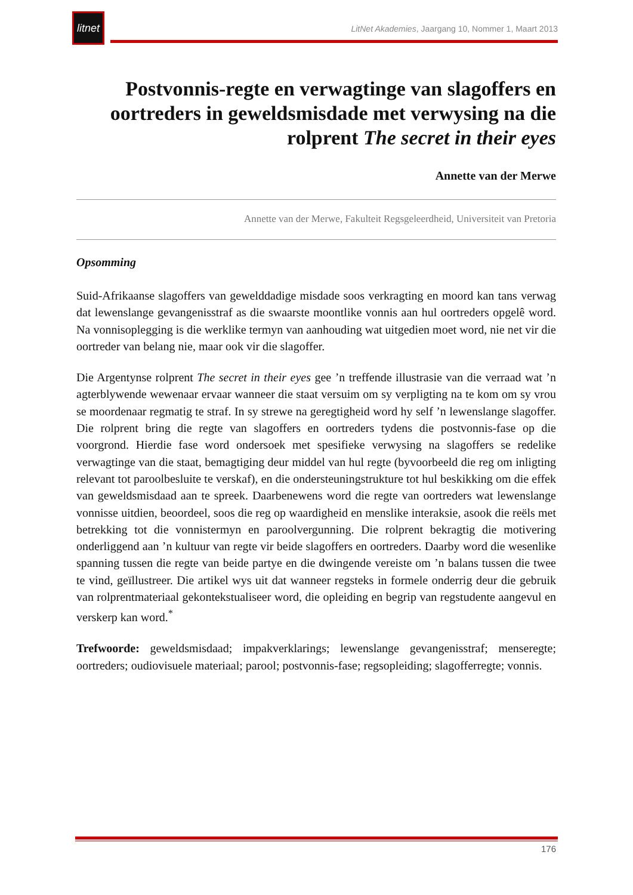litnet
LitNet Akademies, Jaargang 10, Nommer 1, Maart 2013
Postvonnis-regte en verwagtinge van slagoffers en oortreders in geweldsmisdade met verwysing na die rolprent The secret in their eyes
Annette van der Merwe
Annette van der Merwe, Fakulteit Regsgeleerdheid, Universiteit van Pretoria
Opsomming
Suid-Afrikaanse slagoffers van gewelddadige misdade soos verkragting en moord kan tans verwag dat lewenslange gevangenisstraf as die swaarste moontlike vonnis aan hul oortreders opgelê word. Na vonnisoplegging is die werklike termyn van aanhouding wat uitgedien moet word, nie net vir die oortreder van belang nie, maar ook vir die slagoffer.
Die Argentynse rolprent The secret in their eyes gee ’n treffende illustrasie van die verraad wat ’n agterblywende wewenaar ervaar wanneer die staat versuim om sy verpligting na te kom om sy vrou se moordenaar regmatig te straf. In sy strewe na geregtigheid word hy self ’n lewenslange slagoffer. Die rolprent bring die regte van slagoffers en oortreders tydens die postvonnis-fase op die voorgrond. Hierdie fase word ondersoek met spesifieke verwysing na slagoffers se redelike verwagtinge van die staat, bemagtiging deur middel van hul regte (byvoorbeeld die reg om inligting relevant tot paroolbesluite te verskaf), en die ondersteuningstrukture tot hul beskikking om die effek van geweldsmisdaad aan te spreek. Daarbenewens word die regte van oortreders wat lewenslange vonnisse uitdien, beoordeel, soos die reg op waardigheid en menslike interaksie, asook die reëls met betrekking tot die vonnistermyn en paroolvergunning. Die rolprent bekragtig die motivering onderliggend aan ’n kultuur van regte vir beide slagoffers en oortreders. Daarby word die wesenlike spanning tussen die regte van beide partye en die dwingende vereiste om ’n balans tussen die twee te vind, geïllustreer. Die artikel wys uit dat wanneer regsteks in formele onderrig deur die gebruik van rolprentmateriaal gekontekstualiseer word, die opleiding en begrip van regstudente aangevul en verskerp kan word.<sup>*</sup>
Trefwoorde: geweldsmisdaad; impakverklarings; lewenslange gevangenisstraf; menseregte; oortreders; oudiovisuele materiaal; parool; postvonnis-fase; regsopleiding; slagofferregte; vonnis.
176